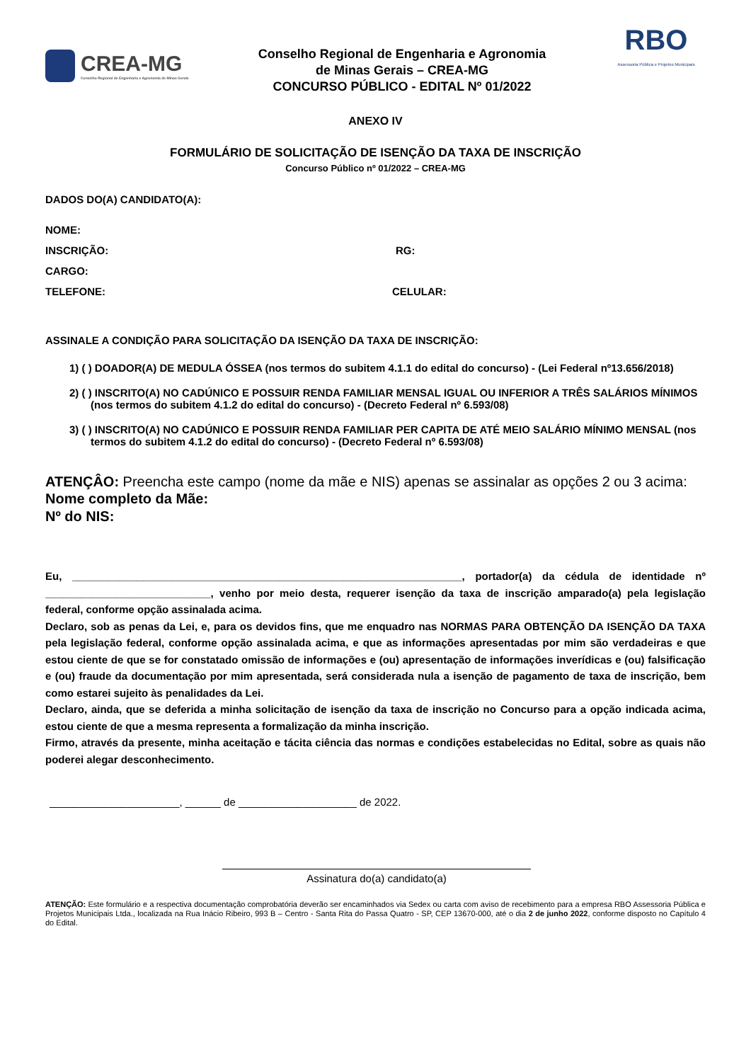CREA-MG
Conselho Regional de Engenharia e Agronomia de Minas Gerais
Conselho Regional de Engenharia e Agronomia
de Minas Gerais – CREA-MG
CONCURSO PÚBLICO - EDITAL Nº 01/2022
RBO
Assessoria Pública e Projetos Municipais
ANEXO IV
FORMULÁRIO DE SOLICITAÇÃO DE ISENÇÃO DA TAXA DE INSCRIÇÃO
Concurso Público nº 01/2022 – CREA-MG
DADOS DO(A) CANDIDATO(A):
NOME:
INSCRIÇÃO: RG:
CARGO:
TELEFONE: CELULAR:
ASSINALE A CONDIÇÃO PARA SOLICITAÇÃO DA ISENÇÃO DA TAXA DE INSCRIÇÃO:
1) ( ) DOADOR(A) DE MEDULA ÓSSEA (nos termos do subitem 4.1.1 do edital do concurso) - (Lei Federal nº13.656/2018)
2) ( ) INSCRITO(A) NO CADÚNICO E POSSUIR RENDA FAMILIAR MENSAL IGUAL OU INFERIOR A TRÊS SALÁRIOS MÍNIMOS (nos termos do subitem 4.1.2 do edital do concurso) - (Decreto Federal nº 6.593/08)
3) ( ) INSCRITO(A) NO CADÚNICO E POSSUIR RENDA FAMILIAR PER CAPITA DE ATÉ MEIO SALÁRIO MÍNIMO MENSAL (nos termos do subitem 4.1.2 do edital do concurso) - (Decreto Federal nº 6.593/08)
ATENÇÂO: Preencha este campo (nome da mãe e NIS) apenas se assinalar as opções 2 ou 3 acima:
Nome completo da Mãe:
Nº do NIS:
Eu, __________________________________________________________________, portador(a) da cédula de identidade nº ____________________________, venho por meio desta, requerer isenção da taxa de inscrição amparado(a) pela legislação federal, conforme opção assinalada acima.
Declaro, sob as penas da Lei, e, para os devidos fins, que me enquadro nas NORMAS PARA OBTENÇÃO DA ISENÇÃO DA TAXA pela legislação federal, conforme opção assinalada acima, e que as informações apresentadas por mim são verdadeiras e que estou ciente de que se for constatado omissão de informações e (ou) apresentação de informações inverídicas e (ou) falsificação e (ou) fraude da documentação por mim apresentada, será considerada nula a isenção de pagamento de taxa de inscrição, bem como estarei sujeito às penalidades da Lei.
Declaro, ainda, que se deferida a minha solicitação de isenção da taxa de inscrição no Concurso para a opção indicada acima, estou ciente de que a mesma representa a formalização da minha inscrição.
Firmo, através da presente, minha aceitação e tácita ciência das normas e condições estabelecidas no Edital, sobre as quais não poderei alegar desconhecimento.
______________________, ______ de ____________________ de 2022.
Assinatura do(a) candidato(a)
ATENÇÃO: Este formulário e a respectiva documentação comprobatória deverão ser encaminhados via Sedex ou carta com aviso de recebimento para a empresa RBO Assessoria Pública e Projetos Municipais Ltda., localizada na Rua Inácio Ribeiro, 993 B – Centro - Santa Rita do Passa Quatro - SP, CEP 13670-000, até o dia 2 de junho 2022, conforme disposto no Capítulo 4 do Edital.